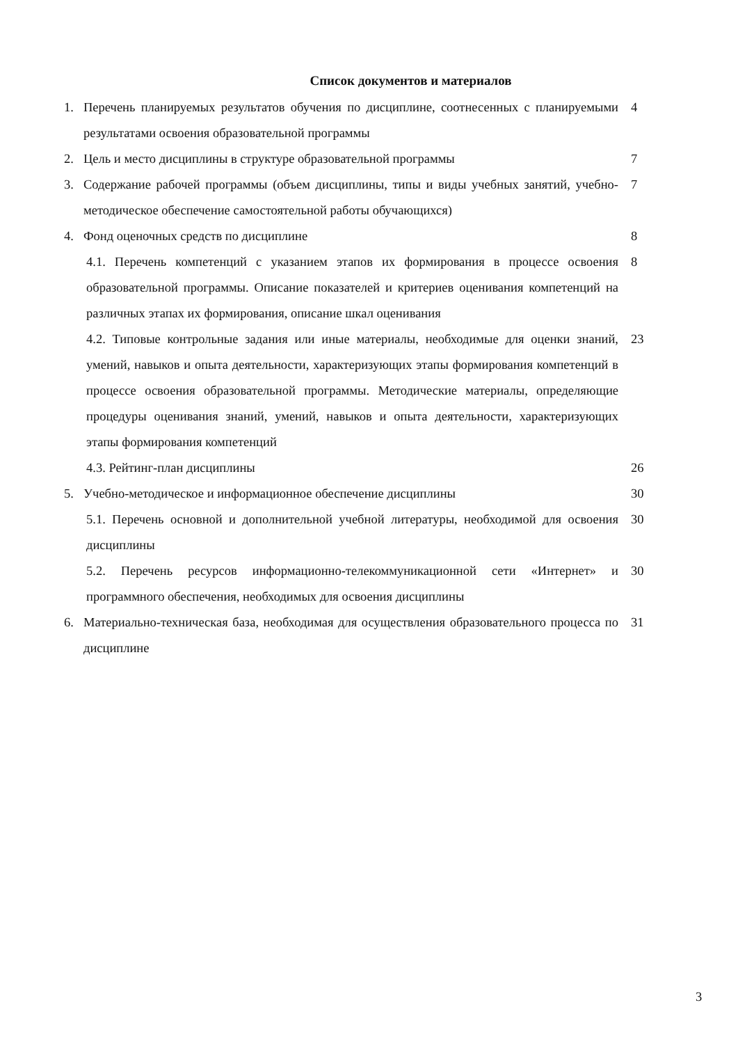Список документов и материалов
1. Перечень планируемых результатов обучения по дисциплине, соотнесенных с планируемыми результатами освоения образовательной программы 4
2. Цель и место дисциплины в структуре образовательной программы 7
3. Содержание рабочей программы (объем дисциплины, типы и виды учебных занятий, учебно-методическое обеспечение самостоятельной работы обучающихся) 7
4. Фонд оценочных средств по дисциплине 8
4.1. Перечень компетенций с указанием этапов их формирования в процессе освоения образовательной программы. Описание показателей и критериев оценивания компетенций на различных этапах их формирования, описание шкал оценивания 8
4.2. Типовые контрольные задания или иные материалы, необходимые для оценки знаний, умений, навыков и опыта деятельности, характеризующих этапы формирования компетенций в процессе освоения образовательной программы. Методические материалы, определяющие процедуры оценивания знаний, умений, навыков и опыта деятельности, характеризующих этапы формирования компетенций 23
4.3. Рейтинг-план дисциплины 26
5. Учебно-методическое и информационное обеспечение дисциплины 30
5.1. Перечень основной и дополнительной учебной литературы, необходимой для освоения дисциплины 30
5.2. Перечень ресурсов информационно-телекоммуникационной сети «Интернет» и программного обеспечения, необходимых для освоения дисциплины 30
6. Материально-техническая база, необходимая для осуществления образовательного процесса по дисциплине 31
3